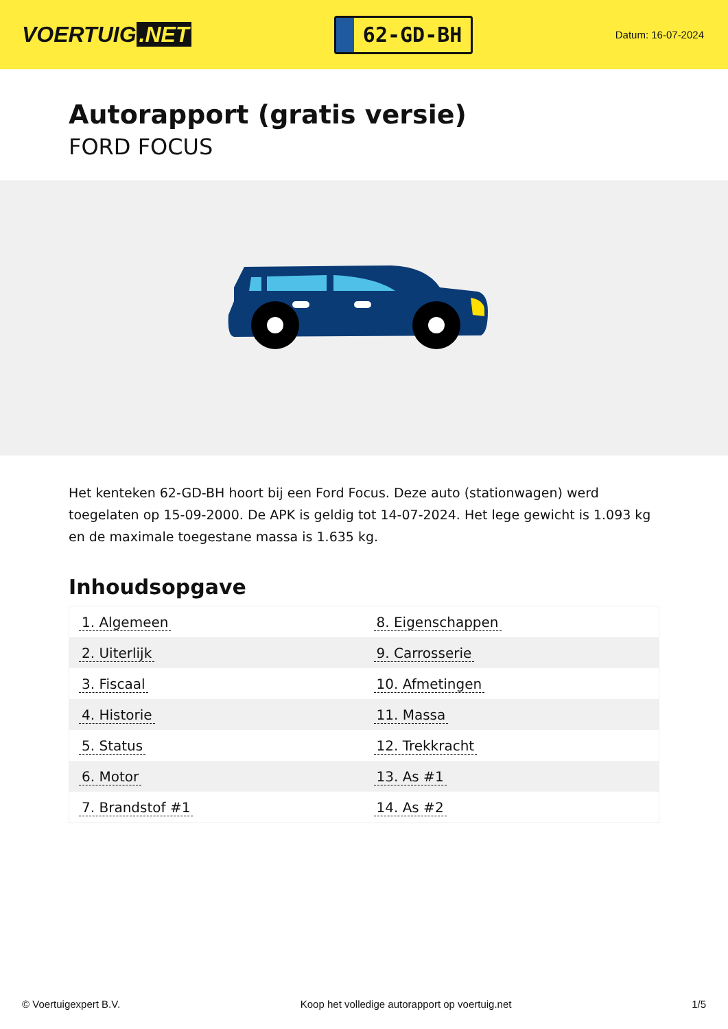VOERTUIG.NET
62-GD-BH
Datum: 16-07-2024
Autorapport (gratis versie)
FORD FOCUS
Het kenteken 62-GD-BH hoort bij een Ford Focus. Deze auto (stationwagen) werd toegelaten op 15-09-2000. De APK is geldig tot 14-07-2024. Het lege gewicht is 1.093 kg en de maximale toegestane massa is 1.635 kg.
Inhoudsopgave
| 1. Algemeen | 8. Eigenschappen |
| 2. Uiterlijk | 9. Carrosserie |
| 3. Fiscaal | 10. Afmetingen |
| 4. Historie | 11. Massa |
| 5. Status | 12. Trekkracht |
| 6. Motor | 13. As #1 |
| 7. Brandstof #1 | 14. As #2 |
© Voertuigexpert B.V. Koop het volledige autorapport op voertuig.net 1/5